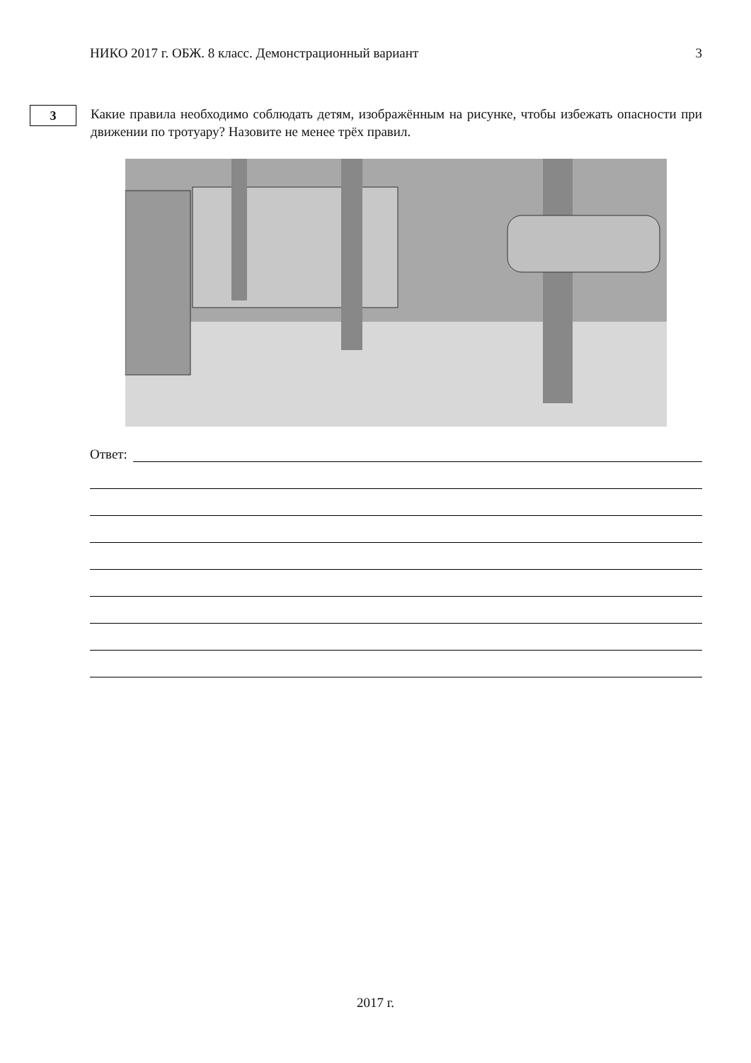НИКО 2017 г. ОБЖ. 8 класс. Демонстрационный вариант 3
3
Какие правила необходимо соблюдать детям, изображённым на рисунке, чтобы избежать опасности при движении по тротуару? Назовите не менее трёх правил.
Ответ:
2017 г.